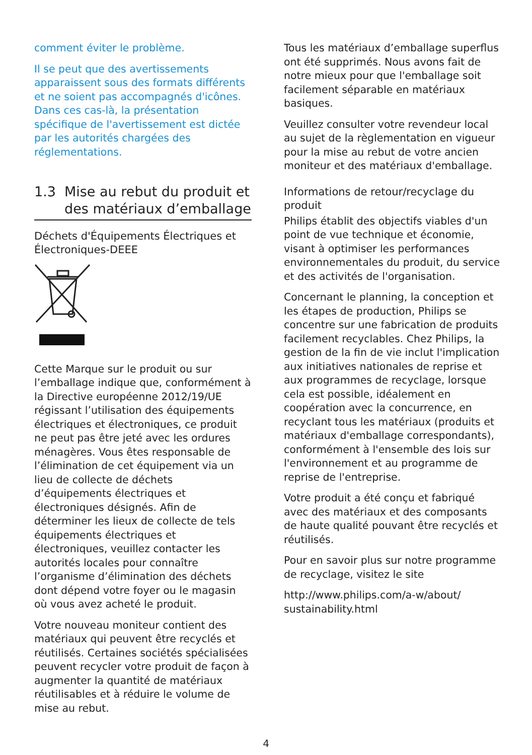comment éviter le problème.
Il se peut que des avertissements apparaissent sous des formats différents et ne soient pas accompagnés d'icônes. Dans ces cas-là, la présentation spécifique de l'avertissement est dictée par les autorités chargées des réglementations.
1.3 Mise au rebut du produit et des matériaux d’emballage
Déchets d'Équipements Électriques et Électroniques-DEEE
Cette Marque sur le produit ou sur l’emballage indique que, conformément à la Directive européenne 2012/19/UE régissant l’utilisation des équipements électriques et électroniques, ce produit ne peut pas être jeté avec les ordures ménagères. Vous êtes responsable de l’élimination de cet équipement via un lieu de collecte de déchets d’équipements électriques et électroniques désignés. Afin de déterminer les lieux de collecte de tels équipements électriques et électroniques, veuillez contacter les autorités locales pour connaître l’organisme d’élimination des déchets dont dépend votre foyer ou le magasin où vous avez acheté le produit.
Votre nouveau moniteur contient des matériaux qui peuvent être recyclés et réutilisés. Certaines sociétés spécialisées peuvent recycler votre produit de façon à augmenter la quantité de matériaux réutilisables et à réduire le volume de mise au rebut.
Tous les matériaux d’emballage superflus ont été supprimés. Nous avons fait de notre mieux pour que l'emballage soit facilement séparable en matériaux basiques.
Veuillez consulter votre revendeur local au sujet de la règlementation en vigueur pour la mise au rebut de votre ancien moniteur et des matériaux d'emballage.
Informations de retour/recyclage du produit
Philips établit des objectifs viables d'un point de vue technique et économie, visant à optimiser les performances environnementales du produit, du service et des activités de l'organisation.
Concernant le planning, la conception et les étapes de production, Philips se concentre sur une fabrication de produits facilement recyclables. Chez Philips, la gestion de la fin de vie inclut l'implication aux initiatives nationales de reprise et aux programmes de recyclage, lorsque cela est possible, idéalement en coopération avec la concurrence, en recyclant tous les matériaux (produits et matériaux d'emballage correspondants), conformément à l'ensemble des lois sur l'environnement et au programme de reprise de l'entreprise.
Votre produit a été conçu et fabriqué avec des matériaux et des composants de haute qualité pouvant être recyclés et réutilisés.
Pour en savoir plus sur notre programme de recyclage, visitez le site
http://www.philips.com/a-w/about/ sustainability.html
4